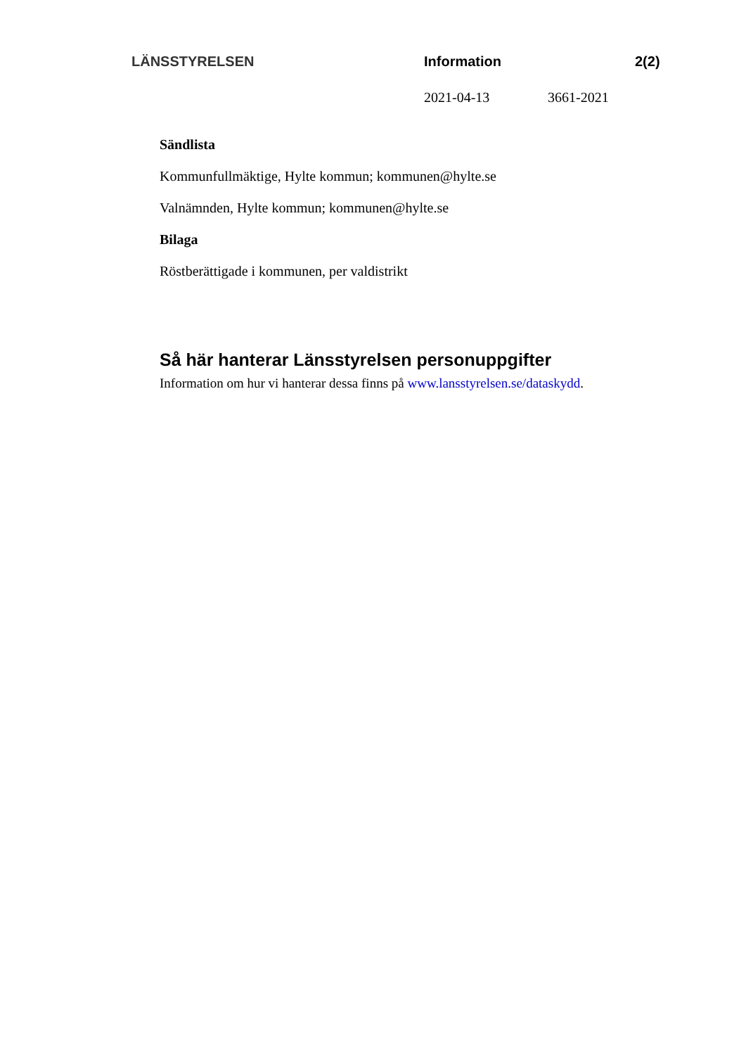LÄNSSTYRELSEN Information 2(2)
2021-04-13 3661-2021
Sändlista
Kommunfullmäktige, Hylte kommun; kommunen@hylte.se
Valnämnden, Hylte kommun; kommunen@hylte.se
Bilaga
Röstberättigade i kommunen, per valdistrikt
Så här hanterar Länsstyrelsen personuppgifter
Information om hur vi hanterar dessa finns på www.lansstyrelsen.se/dataskydd.